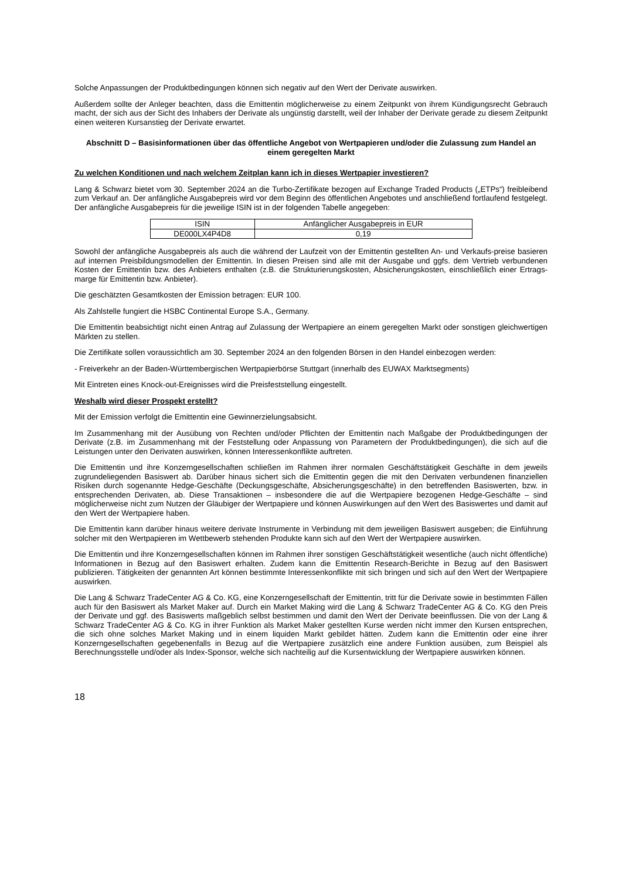Solche Anpassungen der Produktbedingungen können sich negativ auf den Wert der Derivate auswirken.
Außerdem sollte der Anleger beachten, dass die Emittentin möglicherweise zu einem Zeitpunkt von ihrem Kündigungsrecht Gebrauch macht, der sich aus der Sicht des Inhabers der Derivate als ungünstig darstellt, weil der Inhaber der Derivate gerade zu diesem Zeitpunkt einen weiteren Kursanstieg der Derivate erwartet.
Abschnitt D – Basisinformationen über das öffentliche Angebot von Wertpapieren und/oder die Zulassung zum Handel an einem geregelten Markt
Zu welchen Konditionen und nach welchem Zeitplan kann ich in dieses Wertpapier investieren?
Lang & Schwarz bietet vom 30. September 2024 an die Turbo-Zertifikate bezogen auf Exchange Traded Products („ETPs“) freibleibend zum Verkauf an. Der anfängliche Ausgabepreis wird vor dem Beginn des öffentlichen Angebotes und anschließend fortlaufend festgelegt. Der anfängliche Ausgabepreis für die jeweilige ISIN ist in der folgenden Tabelle angegeben:
| ISIN | Anfänglicher Ausgabepreis in EUR |
| --- | --- |
| DE000LX4P4D8 | 0,19 |
Sowohl der anfängliche Ausgabepreis als auch die während der Laufzeit von der Emittentin gestellten An- und Verkaufs-preise basieren auf internen Preisbildungsmodellen der Emittentin. In diesen Preisen sind alle mit der Ausgabe und ggfs. dem Vertrieb verbundenen Kosten der Emittentin bzw. des Anbieters enthalten (z.B. die Strukturierungskosten, Absicherungskosten, einschließlich einer Ertrags-marge für Emittentin bzw. Anbieter).
Die geschätzten Gesamtkosten der Emission betragen: EUR 100.
Als Zahlstelle fungiert die HSBC Continental Europe S.A., Germany.
Die Emittentin beabsichtigt nicht einen Antrag auf Zulassung der Wertpapiere an einem geregelten Markt oder sonstigen gleichwertigen Märkten zu stellen.
Die Zertifikate sollen voraussichtlich am 30. September 2024 an den folgenden Börsen in den Handel einbezogen werden:
- Freiverkehr an der Baden-Württembergischen Wertpapierbörse Stuttgart (innerhalb des EUWAX Marktsegments)
Mit Eintreten eines Knock-out-Ereignisses wird die Preisfeststellung eingestellt.
Weshalb wird dieser Prospekt erstellt?
Mit der Emission verfolgt die Emittentin eine Gewinnerzielungsabsicht.
Im Zusammenhang mit der Ausübung von Rechten und/oder Pflichten der Emittentin nach Maßgabe der Produktbedingungen der Derivate (z.B. im Zusammenhang mit der Feststellung oder Anpassung von Parametern der Produktbedingungen), die sich auf die Leistungen unter den Derivaten auswirken, können Interessenkonflikte auftreten.
Die Emittentin und ihre Konzerngesellschaften schließen im Rahmen ihrer normalen Geschäftstätigkeit Geschäfte in dem jeweils zugrundeliegenden Basiswert ab. Darüber hinaus sichert sich die Emittentin gegen die mit den Derivaten verbundenen finanziellen Risiken durch sogenannte Hedge-Geschäfte (Deckungsgeschäfte, Absicherungsgeschäfte) in den betreffenden Basiswerten, bzw. in entsprechenden Derivaten, ab. Diese Transaktionen – insbesondere die auf die Wertpapiere bezogenen Hedge-Geschäfte – sind möglicherweise nicht zum Nutzen der Gläubiger der Wertpapiere und können Auswirkungen auf den Wert des Basiswertes und damit auf den Wert der Wertpapiere haben.
Die Emittentin kann darüber hinaus weitere derivate Instrumente in Verbindung mit dem jeweiligen Basiswert ausgeben; die Einführung solcher mit den Wertpapieren im Wettbewerb stehenden Produkte kann sich auf den Wert der Wertpapiere auswirken.
Die Emittentin und ihre Konzerngesellschaften können im Rahmen ihrer sonstigen Geschäftstätigkeit wesentliche (auch nicht öffentliche) Informationen in Bezug auf den Basiswert erhalten. Zudem kann die Emittentin Research-Berichte in Bezug auf den Basiswert publizieren. Tätigkeiten der genannten Art können bestimmte Interessenkonflikte mit sich bringen und sich auf den Wert der Wertpapiere auswirken.
Die Lang & Schwarz TradeCenter AG & Co. KG, eine Konzerngesellschaft der Emittentin, tritt für die Derivate sowie in bestimmten Fällen auch für den Basiswert als Market Maker auf. Durch ein Market Making wird die Lang & Schwarz TradeCenter AG & Co. KG den Preis der Derivate und ggf. des Basiswerts maßgeblich selbst bestimmen und damit den Wert der Derivate beeinflussen. Die von der Lang & Schwarz TradeCenter AG & Co. KG in ihrer Funktion als Market Maker gestellten Kurse werden nicht immer den Kursen entsprechen, die sich ohne solches Market Making und in einem liquiden Markt gebildet hätten. Zudem kann die Emittentin oder eine ihrer Konzerngesellschaften gegebenenfalls in Bezug auf die Wertpapiere zusätzlich eine andere Funktion ausüben, zum Beispiel als Berechnungsstelle und/oder als Index-Sponsor, welche sich nachteilig auf die Kursentwicklung der Wertpapiere auswirken können.
18